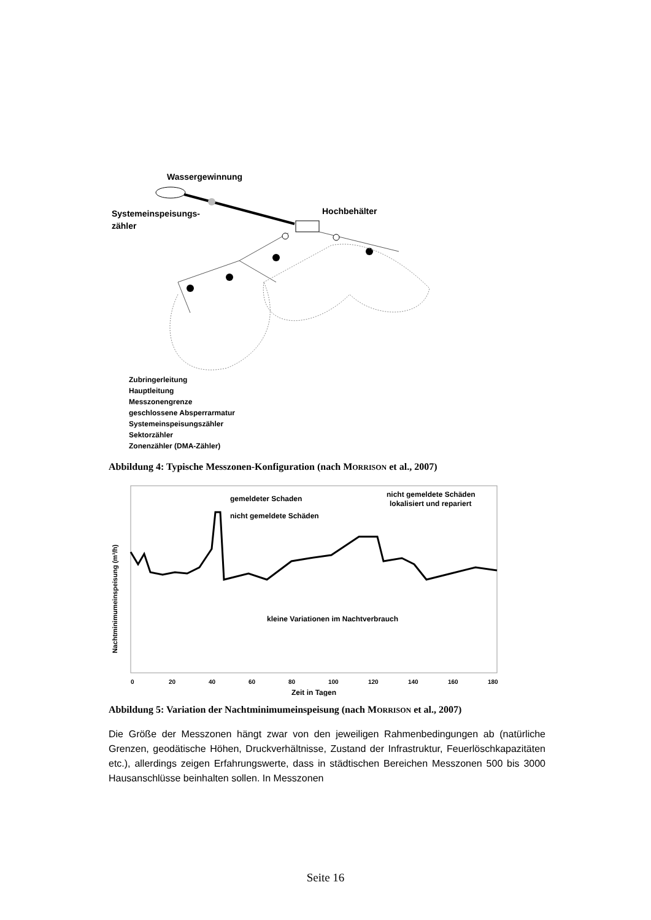Wassergewinnung
Systemeinspeisungs-
zähler
Hochbehälter
Zubringerleitung
Hauptleitung
Messzonengrenze
geschlossene Absperrarmatur
Systemeinspeisungszähler
Sektorzähler
Zonenzähler (DMA-Zähler)
Abbildung 4: Typische Messzonen-Konfiguration (nach MORRISON et al., 2007)
gemeldeter Schaden
nicht gemeldete Schäden
nicht gemeldete Schäden
lokalisiert und repariert
kleine Variationen im Nachtverbrauch
Nachtminimumeinspeisung (m³/h)
0
20
40
60
80
100
120
140
160
180
Zeit in Tagen
Abbildung 5: Variation der Nachtminimumeinspeisung (nach MORRISON et al., 2007)
Die Größe der Messzonen hängt zwar von den jeweiligen Rahmenbedingungen ab (natürliche Grenzen, geodätische Höhen, Druckverhältnisse, Zustand der Infrastruktur, Feuerlöschkapazitäten etc.), allerdings zeigen Erfahrungswerte, dass in städtischen Bereichen Messzonen 500 bis 3000 Hausanschlüsse beinhalten sollen. In Messzonen
Seite 16